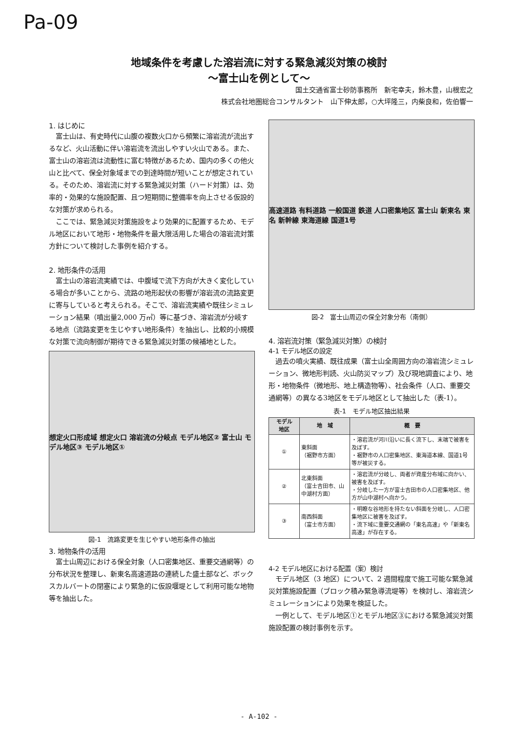Pa-09
地域条件を考慮した溶岩流に対する緊急減災対策の検討
～富士山を例として～
国土交通省富士砂防事務所　新宅幸夫，鈴木豊，山根宏之
株式会社地圏総合コンサルタント　山下伸太郎，○大坪隆三，内柴良和，佐伯響一
1. はじめに
富士山は、有史時代に山腹の複数火口から頻繁に溶岩流が流出するなど、火山活動に伴い溶岩流を流出しやすい火山である。また、富士山の溶岩流は流動性に富む特徴があるため、国内の多くの他火山と比べて、保全対象域までの到達時間が短いことが想定されている。そのため、溶岩流に対する緊急減災対策（ハード対策）は、効率的・効果的な施設配置、且つ短期間に整備率を向上させる仮設的な対策が求められる。
ここでは、緊急減災対策施設をより効果的に配置するため、モデル地区において地形・地物条件を最大限活用した場合の溶岩流対策方針について検討した事例を紹介する。
2. 地形条件の活用
富士山の溶岩流実績では、中腹域で流下方向が大きく変化している場合が多いことから、流路の地形起伏の影響が溶岩流の流路変更に寄与していると考えられる。そこで、溶岩流実績や既往シミュレーション結果（噴出量2,000 万㎥）等に基づき、溶岩流が分岐する地点（流路変更を生じやすい地形条件）を抽出し、比較的小規模な対策で流向制御が期待できる緊急減災対策の候補地とした。
想定火口形成域 想定火口 溶岩流の分岐点 モデル地区② 富士山 モデル地区③ モデル地区①
図-1　流路変更を生じやすい地形条件の抽出
3. 地物条件の活用
富士山周辺における保全対象（人口密集地区、重要交通網等）の分布状況を整理し、新東名高速道路の連続した盛土部など、ボックスカルバートの閉塞により緊急的に仮設堰堤として利用可能な地物等を抽出した。
高速道路 有料道路 一般国道 鉄道 人口密集地区 富士山 新東名 東名 新幹線 東海道線 国道1号
図-2　富士山周辺の保全対象分布（南側）
4. 溶岩流対策（緊急減災対策）の検討
4-1 モデル地区の設定
過去の噴火実績、既往成果（富士山全周囲方向の溶岩流シミュレーション、微地形判読、火山防災マップ）及び現地調査により、地形・地物条件（微地形、地上構造物等）、社会条件（人口、重要交通網等）の異なる3地区をモデル地区として抽出した（表-1）。
表-1　モデル地区抽出結果
| モデル 地区 | 地 域 | 概 要 |
| --- | --- | --- |
| ① | 東斜面 （裾野市方面） | ・溶岩流が河川沿いに長く流下し、末端で被害を及ぼす。 ・裾野市の人口密集地区、東海道本線、国道1号等が被災する。 |
| ② | 北東斜面 （富士吉田市、山中湖村方面） | ・溶岩流が分岐し、両者が資産分布域に向かい、被害を及ぼす。 ・分岐した一方が富士吉田市の人口密集地区、他方が山中湖村へ向かう。 |
| ③ | 南西斜面 （富士市方面） | ・明瞭な谷地形を持たない斜面を分岐し、人口密集地区に被害を及ぼす。 ・流下域に重要交通網の「東名高速」や「新東名高速」が存在する。 |
4-2 モデル地区における配置（案）検討
モデル地区（3 地区）について、2 週間程度で施工可能な緊急減災対策施設配置（ブロック積み緊急導流堤等）を検討し、溶岩流シミュレーションにより効果を検証した。
一例として、モデル地区①とモデル地区③における緊急減災対策施設配置の検討事例を示す。
- A-102 -